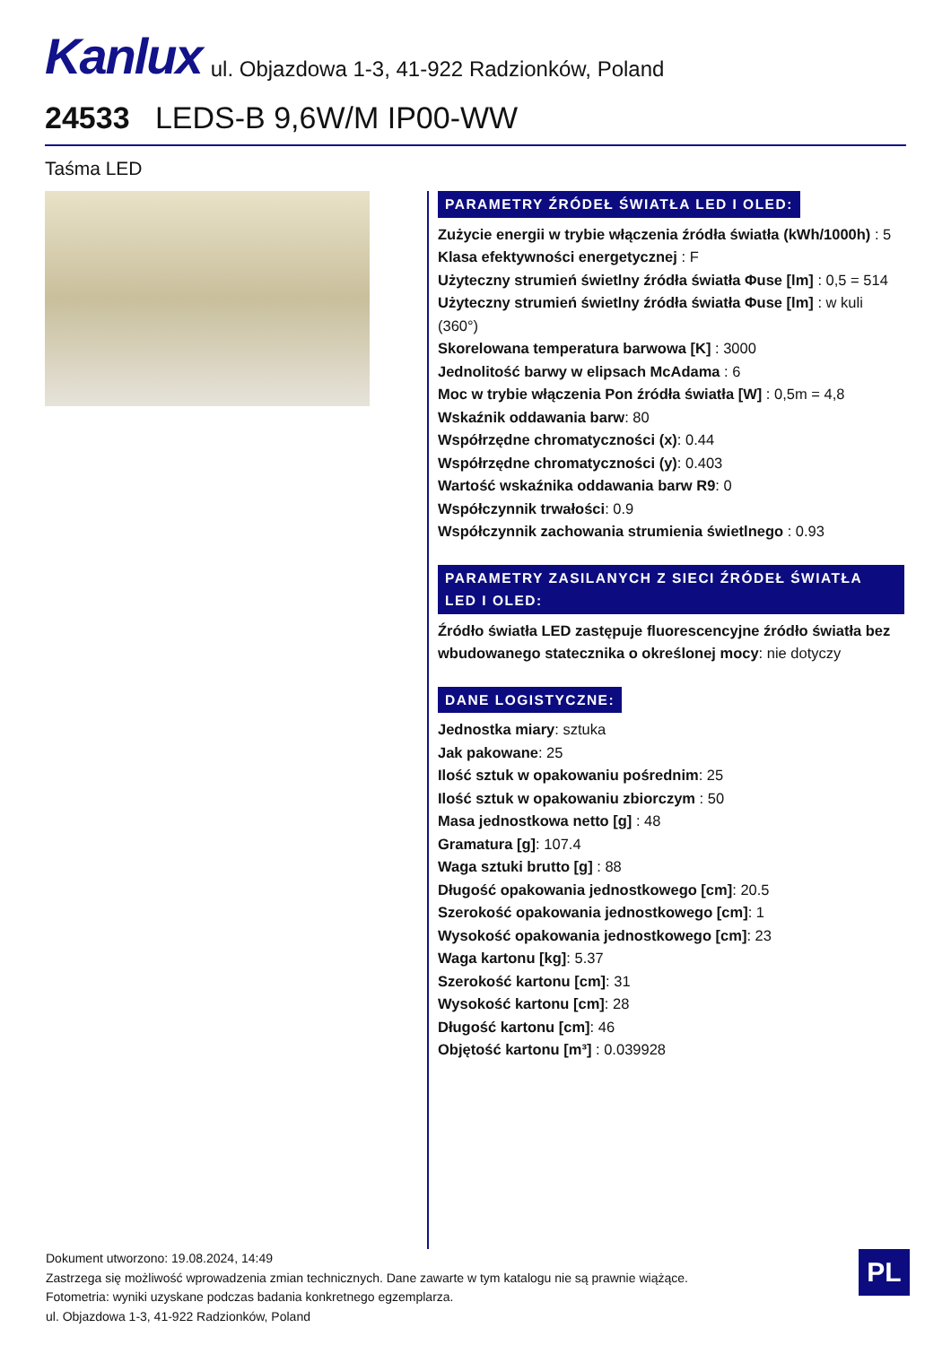Kanlux ul. Objazdowa 1-3, 41-922 Radzionków, Poland
24533 LEDS-B 9,6W/M IP00-WW
Taśma LED
PARAMETRY ŹRÓDEŁ ŚWIATŁA LED I OLED:
Zużycie energii w trybie włączenia źródła światła (kWh/1000h) : 5
Klasa efektywności energetycznej : F
Użyteczny strumień świetlny źródła światła Φuse [lm] : 0,5 = 514
Użyteczny strumień świetlny źródła światła Φuse [lm] : w kuli (360°)
Skorelowana temperatura barwowa [K] : 3000
Jednolitość barwy w elipsach McAdama : 6
Moc w trybie włączenia Pon źródła światła [W] : 0,5m = 4,8
Wskaźnik oddawania barw: 80
Współrzędne chromatyczności (x): 0.44
Współrzędne chromatyczności (y): 0.403
Wartość wskaźnika oddawania barw R9: 0
Współczynnik trwałości: 0.9
Współczynnik zachowania strumienia świetlnego : 0.93
PARAMETRY ZASILANYCH Z SIECI ŹRÓDEŁ ŚWIATŁA LED I OLED:
Źródło światła LED zastępuje fluorescencyjne źródło światła bez wbudowanego statecznika o określonej mocy: nie dotyczy
DANE LOGISTYCZNE:
Jednostka miary: sztuka
Jak pakowane: 25
Ilość sztuk w opakowaniu pośrednim: 25
Ilość sztuk w opakowaniu zbiorczym : 50
Masa jednostkowa netto [g] : 48
Gramatura [g]: 107.4
Waga sztuki brutto [g] : 88
Długość opakowania jednostkowego [cm]: 20.5
Szerokość opakowania jednostkowego [cm]: 1
Wysokość opakowania jednostkowego [cm]: 23
Waga kartonu [kg]: 5.37
Szerokość kartonu [cm]: 31
Wysokość kartonu [cm]: 28
Długość kartonu [cm]: 46
Objętość kartonu [m³] : 0.039928
Dokument utworzono: 19.08.2024, 14:49
Zastrzega się możliwość wprowadzenia zmian technicznych. Dane zawarte w tym katalogu nie są prawnie wiążące.
Fotometria: wyniki uzyskane podczas badania konkretnego egzemplarza.
ul. Objazdowa 1-3, 41-922 Radzionków, Poland
PL